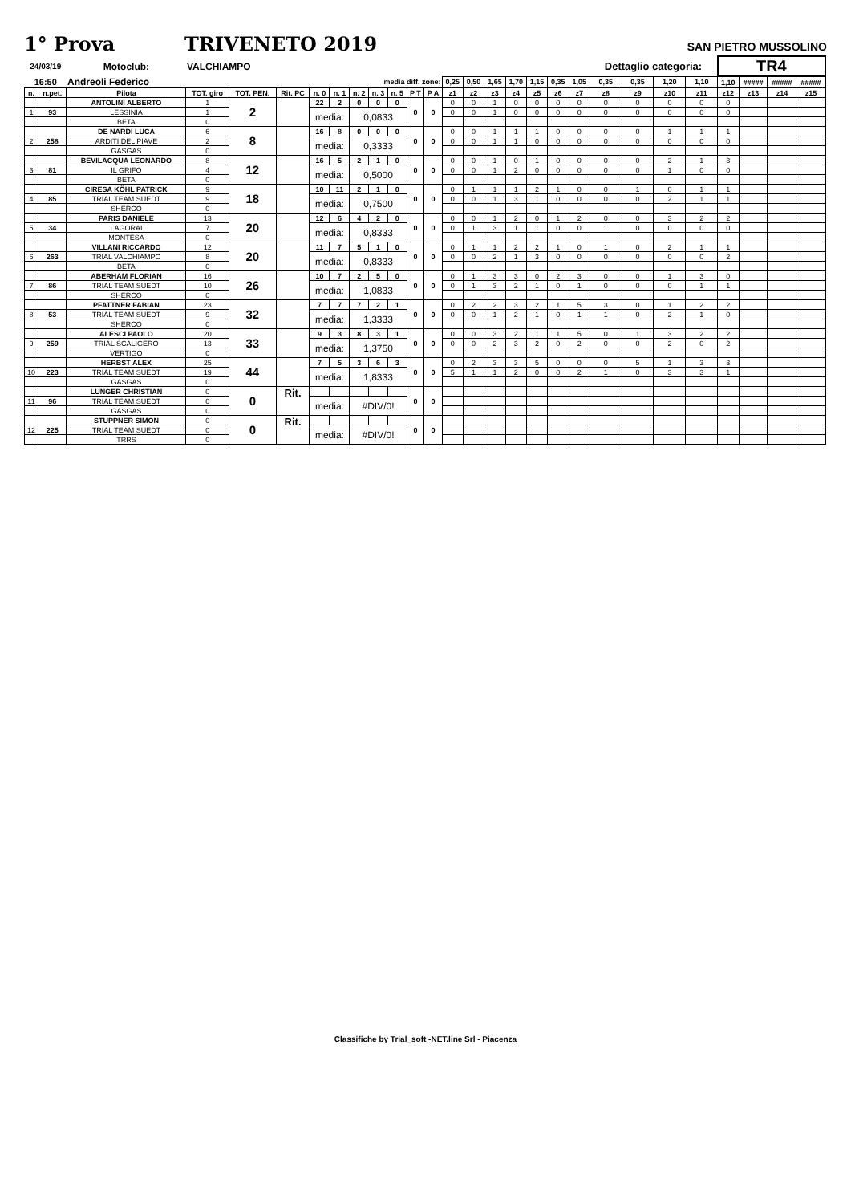1° Prova TRIVENETO 2019
SAN PIETRO MUSSOLINO
| 24/03/19 | | Motoclub: | VALCHIAMPO | | | | | | | | | | | | | | | | | Dettaglio categoria: | | | | TR4 | | | |
| 16:50 | | Andreoli Federico | | | | | | media diff. zone: | | | | | 0,25 | 0,50 | 1,65 | 1,70 | 1,15 | 0,35 | 1,05 | 0,35 | 0,35 | 1,20 | 1,10 | 1,10 | ##### | ##### | ##### |
| n. | n.pet. | Pilota | TOT. giro | TOT. PEN. | Rit. PC | n. 0 | n. 1 | n. 2 | n. 3 | n. 5 | P T | P A | z1 | z2 | z3 | z4 | z5 | z6 | z7 | z8 | z9 | z10 | z11 | z12 | z13 | z14 | z15 |
| | | ANTOLINI ALBERTO | 1 | 2 | | 22 | 2 | 0 | 0 | 0 | 0 | 0 | 0 | 0 | 1 | 0 | 0 | 0 | 0 | 0 | 0 | 0 | 0 | 0 | | | |
| 1 | 93 | LESSINIA | 1 | | | media: | | 0,0833 | | | | | 0 | 0 | 1 | 0 | 0 | 0 | 0 | 0 | 0 | 0 | 0 | 0 | | | |
| | | BETA | 0 | | | | | | | | | | | | | | | | | | | | | | | | |
| | | DE NARDI LUCA | 6 | 8 | | 16 | 8 | 0 | 0 | 0 | 0 | 0 | 0 | 0 | 1 | 1 | 1 | 0 | 0 | 0 | 0 | 1 | 1 | 1 | | | |
| 2 | 258 | ARDITI DEL PIAVE | 2 | | | media: | | 0,3333 | | | | | 0 | 0 | 1 | 1 | 0 | 0 | 0 | 0 | 0 | 0 | 0 | 0 | | | |
| | | GASGAS | 0 | | | | | | | | | | | | | | | | | | | | | | | | |
| | | BEVILACQUA LEONARDO | 8 | 12 | | 16 | 5 | 2 | 1 | 0 | 0 | 0 | 0 | 0 | 1 | 0 | 1 | 0 | 0 | 0 | 0 | 2 | 1 | 3 | | | |
| 3 | 81 | IL GRIFO | 4 | | | media: | | 0,5000 | | | | | 0 | 0 | 1 | 2 | 0 | 0 | 0 | 0 | 0 | 1 | 0 | 0 | | | |
| | | BETA | 0 | | | | | | | | | | | | | | | | | | | | | | | | |
| | | CIRESA KÖHL PATRICK | 9 | 18 | | 10 | 11 | 2 | 1 | 0 | 0 | 0 | 0 | 1 | 1 | 1 | 2 | 1 | 0 | 0 | 1 | 0 | 1 | 1 | | | |
| 4 | 85 | TRIAL TEAM SUEDT | 9 | | | media: | | 0,7500 | | | | | 0 | 0 | 1 | 3 | 1 | 0 | 0 | 0 | 0 | 2 | 1 | 1 | | | |
| | | SHERCO | 0 | | | | | | | | | | | | | | | | | | | | | | | | |
| | | PARIS DANIELE | 13 | 20 | | 12 | 6 | 4 | 2 | 0 | 0 | 0 | 0 | 0 | 1 | 2 | 0 | 1 | 2 | 0 | 0 | 3 | 2 | 2 | | | |
| 5 | 34 | LAGORAI | 7 | | | media: | | 0,8333 | | | | | 0 | 1 | 3 | 1 | 1 | 0 | 0 | 1 | 0 | 0 | 0 | 0 | | | |
| | | MONTESA | 0 | | | | | | | | | | | | | | | | | | | | | | | | |
| | | VILLANI RICCARDO | 12 | 20 | | 11 | 7 | 5 | 1 | 0 | 0 | 0 | 0 | 1 | 1 | 2 | 2 | 1 | 0 | 1 | 0 | 2 | 1 | 1 | | | |
| 6 | 263 | TRIAL VALCHIAMPO | 8 | | | media: | | 0,8333 | | | | | 0 | 0 | 2 | 1 | 3 | 0 | 0 | 0 | 0 | 0 | 0 | 2 | | | |
| | | BETA | 0 | | | | | | | | | | | | | | | | | | | | | | | | |
| | | ABERHAM FLORIAN | 16 | 26 | | 10 | 7 | 2 | 5 | 0 | 0 | 0 | 0 | 1 | 3 | 3 | 0 | 2 | 3 | 0 | 0 | 1 | 3 | 0 | | | |
| 7 | 86 | TRIAL TEAM SUEDT | 10 | | | media: | | 1,0833 | | | | | 0 | 1 | 3 | 2 | 1 | 0 | 1 | 0 | 0 | 0 | 1 | 1 | | | |
| | | SHERCO | 0 | | | | | | | | | | | | | | | | | | | | | | | | |
| | | PFATTNER FABIAN | 23 | 32 | | 7 | 7 | 7 | 2 | 1 | 0 | 0 | 0 | 2 | 2 | 3 | 2 | 1 | 5 | 3 | 0 | 1 | 2 | 2 | | | |
| 8 | 53 | TRIAL TEAM SUEDT | 9 | | | media: | | 1,3333 | | | | | 0 | 0 | 1 | 2 | 1 | 0 | 1 | 1 | 0 | 2 | 1 | 0 | | | |
| | | SHERCO | 0 | | | | | | | | | | | | | | | | | | | | | | | | |
| | | ALESCI PAOLO | 20 | 33 | | 9 | 3 | 8 | 3 | 1 | 0 | 0 | 0 | 0 | 3 | 2 | 1 | 1 | 5 | 0 | 1 | 3 | 2 | 2 | | | |
| 9 | 259 | TRIAL SCALIGERO | 13 | | | media: | | 1,3750 | | | | | 0 | 0 | 2 | 3 | 2 | 0 | 2 | 0 | 0 | 2 | 0 | 2 | | | |
| | | VERTIGO | 0 | | | | | | | | | | | | | | | | | | | | | | | | |
| | | HERBST ALEX | 25 | 44 | | 7 | 5 | 3 | 6 | 3 | 0 | 0 | 0 | 2 | 3 | 3 | 5 | 0 | 0 | 0 | 5 | 1 | 3 | 3 | | | |
| 10 | 223 | TRIAL TEAM SUEDT | 19 | | | media: | | 1,8333 | | | | | 5 | 1 | 1 | 2 | 0 | 0 | 2 | 1 | 0 | 3 | 3 | 1 | | | |
| | | GASGAS | 0 | | | | | | | | | | | | | | | | | | | | | | | | |
| | | LUNGER CHRISTIAN | 0 | 0 | Rit. | | | | | | 0 | 0 | | | | | | | | | | | | | | | |
| 11 | 96 | TRIAL TEAM SUEDT | 0 | | | media: | | #DIV/0! | | | | | | | | | | | | | | | | | | | |
| | | GASGAS | 0 | | | | | | | | | | | | | | | | | | | | | | | | |
| | | STUPPNER SIMON | 0 | 0 | Rit. | | | | | | 0 | 0 | | | | | | | | | | | | | | | |
| 12 | 225 | TRIAL TEAM SUEDT | 0 | | | media: | | #DIV/0! | | | | | | | | | | | | | | | | | | | |
| | | TRRS | 0 | | | | | | | | | | | | | | | | | | | | | | | | |
Classifiche by Trial_soft -NET.line Srl - Piacenza